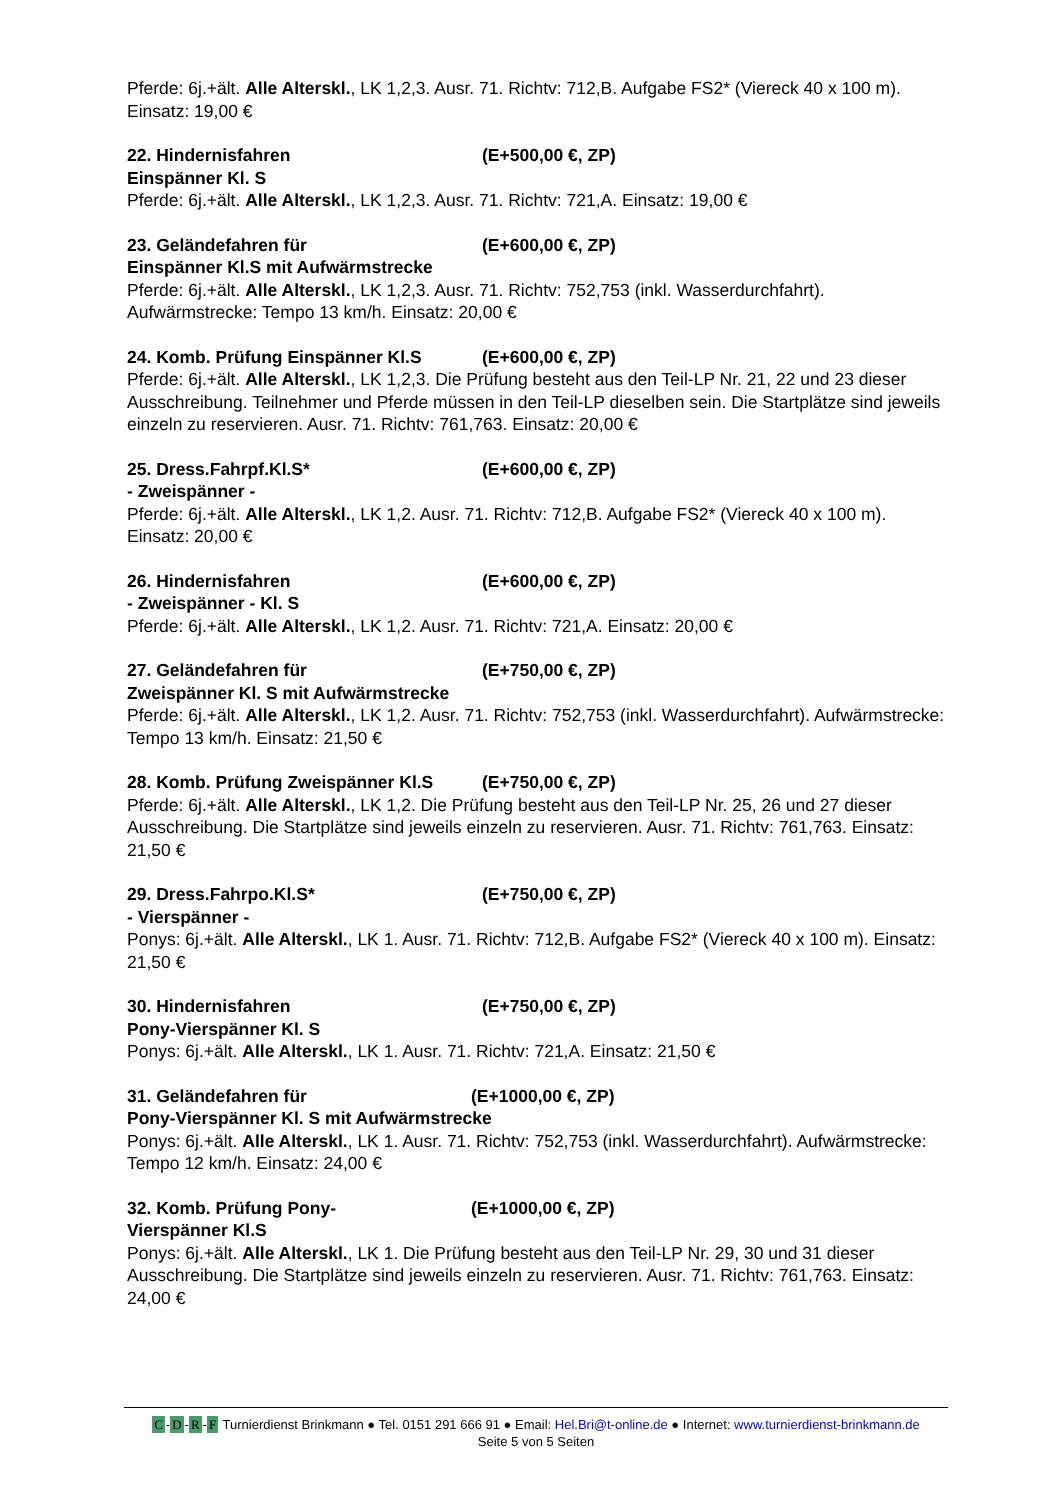Pferde: 6j.+ält. Alle Alterskl., LK 1,2,3. Ausr. 71. Richtv: 712,B. Aufgabe FS2* (Viereck 40 x 100 m). Einsatz: 19,00 €
22. Hindernisfahren (E+500,00 €, ZP)
Einspänner Kl. S
Pferde: 6j.+ält. Alle Alterskl., LK 1,2,3. Ausr. 71. Richtv: 721,A. Einsatz: 19,00 €
23. Geländefahren für (E+600,00 €, ZP)
Einspänner Kl.S mit Aufwärmstrecke
Pferde: 6j.+ält. Alle Alterskl., LK 1,2,3. Ausr. 71. Richtv: 752,753 (inkl. Wasserdurchfahrt). Aufwärmstrecke: Tempo 13 km/h. Einsatz: 20,00 €
24. Komb. Prüfung Einspänner Kl.S (E+600,00 €, ZP)
Pferde: 6j.+ält. Alle Alterskl., LK 1,2,3. Die Prüfung besteht aus den Teil-LP Nr. 21, 22 und 23 dieser Ausschreibung. Teilnehmer und Pferde müssen in den Teil-LP dieselben sein. Die Startplätze sind jeweils einzeln zu reservieren. Ausr. 71. Richtv: 761,763. Einsatz: 20,00 €
25. Dress.Fahrpf.Kl.S* (E+600,00 €, ZP)
- Zweispänner -
Pferde: 6j.+ält. Alle Alterskl., LK 1,2. Ausr. 71. Richtv: 712,B. Aufgabe FS2* (Viereck 40 x 100 m). Einsatz: 20,00 €
26. Hindernisfahren (E+600,00 €, ZP)
- Zweispänner - Kl. S
Pferde: 6j.+ält. Alle Alterskl., LK 1,2. Ausr. 71. Richtv: 721,A. Einsatz: 20,00 €
27. Geländefahren für (E+750,00 €, ZP)
Zweispänner Kl. S mit Aufwärmstrecke
Pferde: 6j.+ält. Alle Alterskl., LK 1,2. Ausr. 71. Richtv: 752,753 (inkl. Wasserdurchfahrt). Aufwärmstrecke: Tempo 13 km/h. Einsatz: 21,50 €
28. Komb. Prüfung Zweispänner Kl.S (E+750,00 €, ZP)
Pferde: 6j.+ält. Alle Alterskl., LK 1,2. Die Prüfung besteht aus den Teil-LP Nr. 25, 26 und 27 dieser Ausschreibung. Die Startplätze sind jeweils einzeln zu reservieren. Ausr. 71. Richtv: 761,763. Einsatz: 21,50 €
29. Dress.Fahrpo.Kl.S* (E+750,00 €, ZP)
- Vierspänner -
Ponys: 6j.+ält. Alle Alterskl., LK 1. Ausr. 71. Richtv: 712,B. Aufgabe FS2* (Viereck 40 x 100 m). Einsatz: 21,50 €
30. Hindernisfahren (E+750,00 €, ZP)
Pony-Vierspänner Kl. S
Ponys: 6j.+ält. Alle Alterskl., LK 1. Ausr. 71. Richtv: 721,A. Einsatz: 21,50 €
31. Geländefahren für (E+1000,00 €, ZP)
Pony-Vierspänner Kl. S mit Aufwärmstrecke
Ponys: 6j.+ält. Alle Alterskl., LK 1. Ausr. 71. Richtv: 752,753 (inkl. Wasserdurchfahrt). Aufwärmstrecke: Tempo 12 km/h. Einsatz: 24,00 €
32. Komb. Prüfung Pony- (E+1000,00 €, ZP)
Vierspänner Kl.S
Ponys: 6j.+ält. Alle Alterskl., LK 1. Die Prüfung besteht aus den Teil-LP Nr. 29, 30 und 31 dieser Ausschreibung. Die Startplätze sind jeweils einzeln zu reservieren. Ausr. 71. Richtv: 761,763. Einsatz: 24,00 €
C -D -R -F Turnierdienst Brinkmann ● Tel. 0151 291 666 91 ● Email: Hel.Bri@t-online.de ● Internet: www.turnierdienst-brinkmann.de
Seite 5 von 5 Seiten